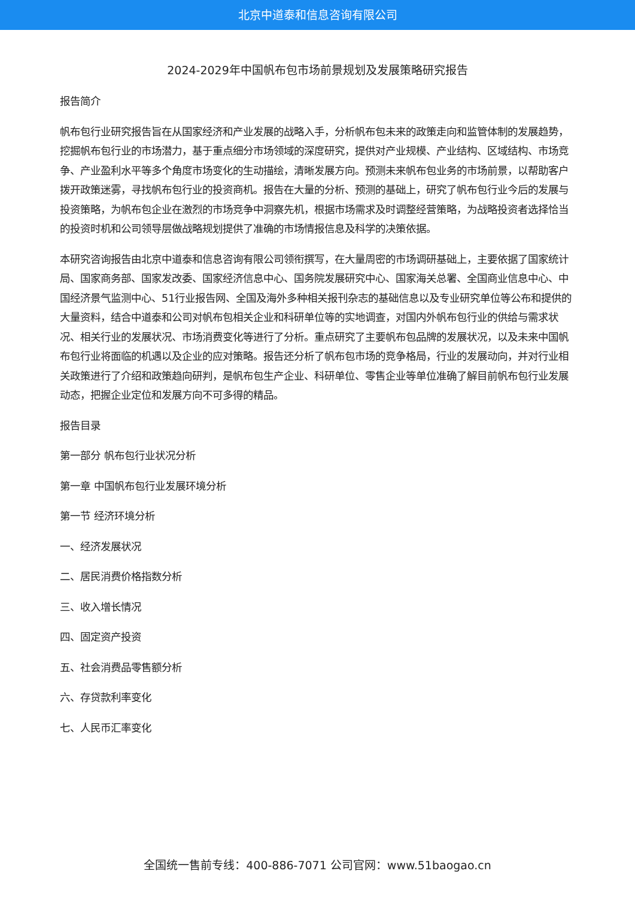北京中道泰和信息咨询有限公司
2024-2029年中国帆布包市场前景规划及发展策略研究报告
报告简介
帆布包行业研究报告旨在从国家经济和产业发展的战略入手，分析帆布包未来的政策走向和监管体制的发展趋势，挖掘帆布包行业的市场潜力，基于重点细分市场领域的深度研究，提供对产业规模、产业结构、区域结构、市场竞争、产业盈利水平等多个角度市场变化的生动描绘，清晰发展方向。预测未来帆布包业务的市场前景，以帮助客户拨开政策迷雾，寻找帆布包行业的投资商机。报告在大量的分析、预测的基础上，研究了帆布包行业今后的发展与投资策略，为帆布包企业在激烈的市场竞争中洞察先机，根据市场需求及时调整经营策略，为战略投资者选择恰当的投资时机和公司领导层做战略规划提供了准确的市场情报信息及科学的决策依据。
本研究咨询报告由北京中道泰和信息咨询有限公司领衔撰写，在大量周密的市场调研基础上，主要依据了国家统计局、国家商务部、国家发改委、国家经济信息中心、国务院发展研究中心、国家海关总署、全国商业信息中心、中国经济景气监测中心、51行业报告网、全国及海外多种相关报刊杂志的基础信息以及专业研究单位等公布和提供的大量资料，结合中道泰和公司对帆布包相关企业和科研单位等的实地调查，对国内外帆布包行业的供给与需求状况、相关行业的发展状况、市场消费变化等进行了分析。重点研究了主要帆布包品牌的发展状况，以及未来中国帆布包行业将面临的机遇以及企业的应对策略。报告还分析了帆布包市场的竞争格局，行业的发展动向，并对行业相关政策进行了介绍和政策趋向研判，是帆布包生产企业、科研单位、零售企业等单位准确了解目前帆布包行业发展动态，把握企业定位和发展方向不可多得的精品。
报告目录
第一部分 帆布包行业状况分析
第一章 中国帆布包行业发展环境分析
第一节 经济环境分析
一、经济发展状况
二、居民消费价格指数分析
三、收入增长情况
四、固定资产投资
五、社会消费品零售额分析
六、存贷款利率变化
七、人民币汇率变化
全国统一售前专线：400-886-7071 公司官网：www.51baogao.cn